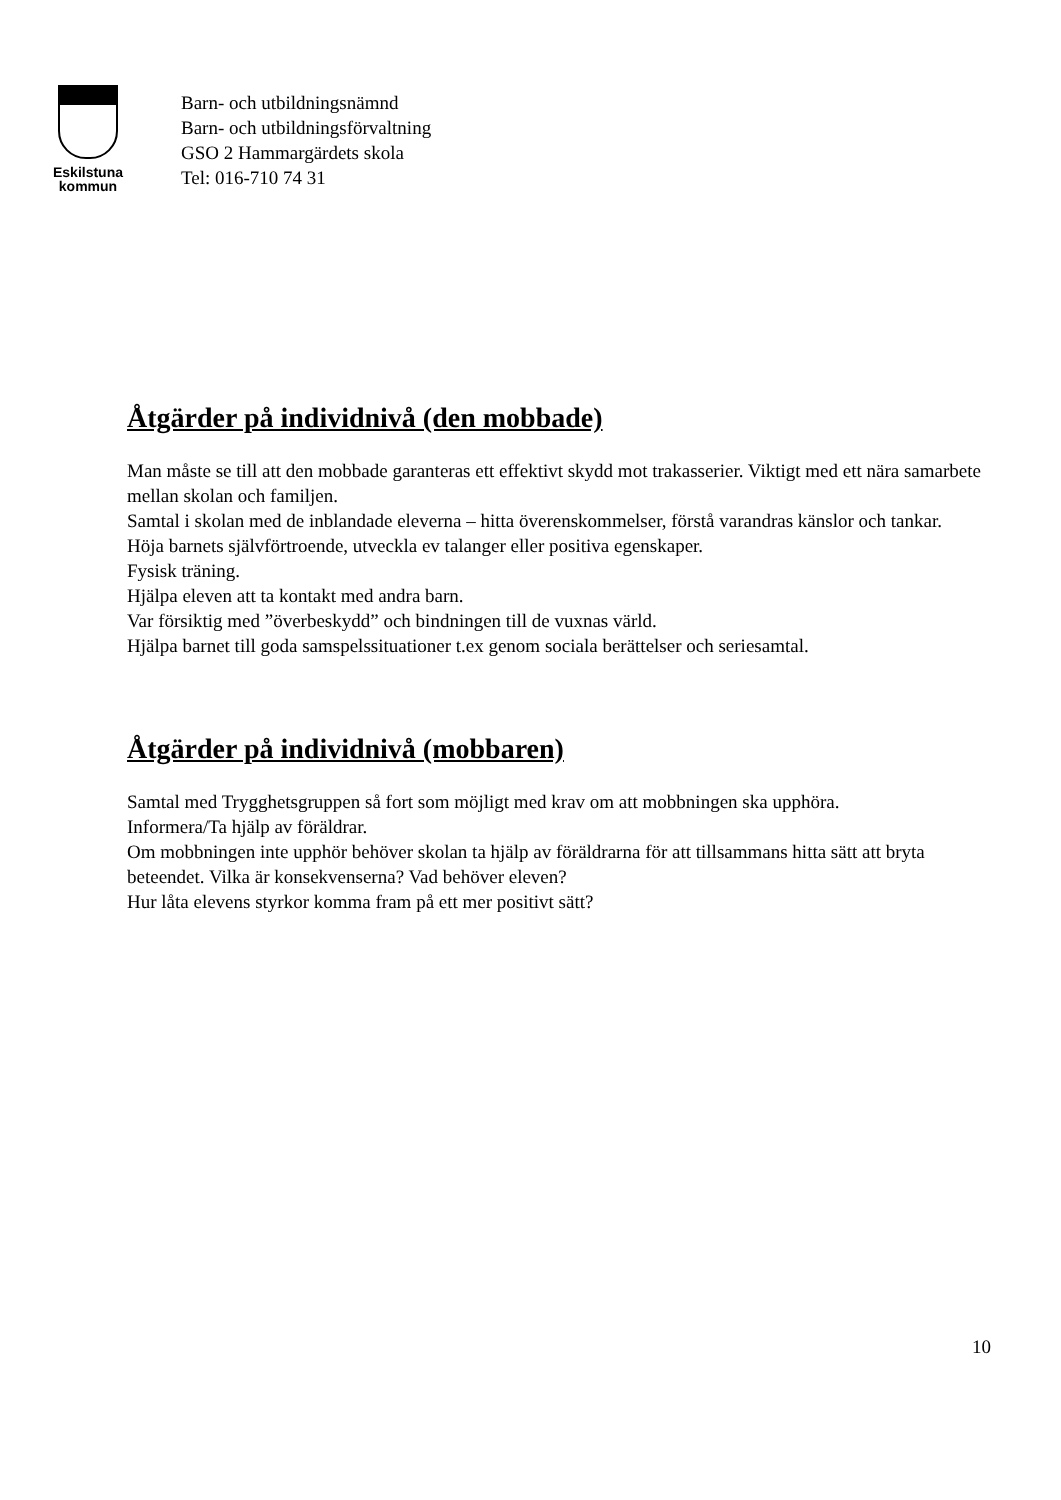Eskilstuna
kommun
Barn- och utbildningsnämnd
Barn- och utbildningsförvaltning
GSO 2 Hammargärdets skola
Tel: 016-710 74 31
Åtgärder på individnivå (den mobbade)
Man måste se till att den mobbade garanteras ett effektivt skydd mot trakasserier. Viktigt med ett nära samarbete mellan skolan och familjen.
Samtal i skolan med de inblandade eleverna – hitta överenskommelser, förstå varandras känslor och tankar.
Höja barnets självförtroende, utveckla ev talanger eller positiva egenskaper.
Fysisk träning.
Hjälpa eleven att ta kontakt med andra barn.
Var försiktig med ”överbeskydd” och bindningen till de vuxnas värld.
Hjälpa barnet till goda samspelssituationer t.ex genom sociala berättelser och seriesamtal.
Åtgärder på individnivå (mobbaren)
Samtal med Trygghetsgruppen så fort som möjligt med krav om att mobbningen ska upphöra.
Informera/Ta hjälp av föräldrar.
Om mobbningen inte upphör behöver skolan ta hjälp av föräldrarna för att tillsammans hitta sätt att bryta beteendet. Vilka är konsekvenserna? Vad behöver eleven?
Hur låta elevens styrkor komma fram på ett mer positivt sätt?
10